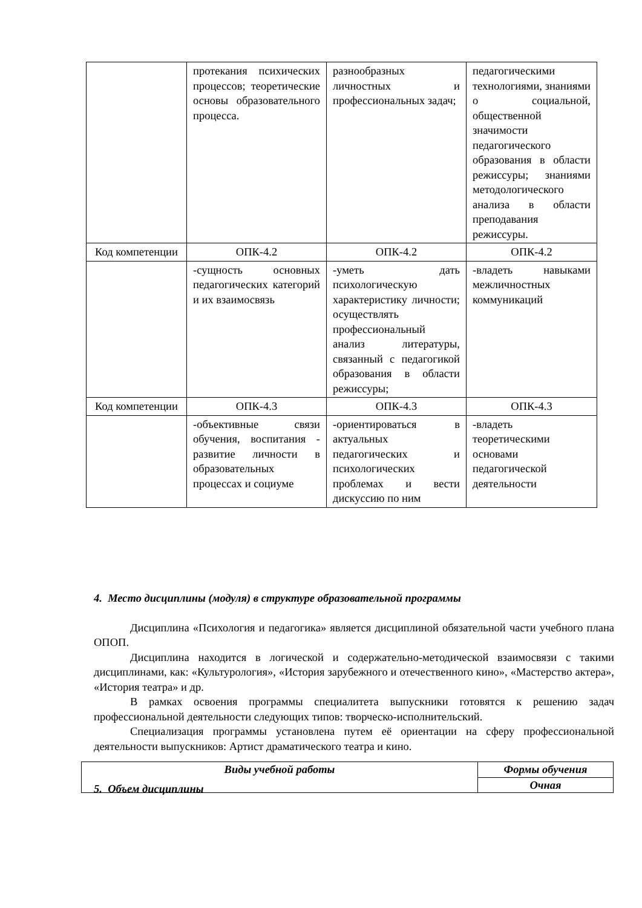| | протекания психических процессов; теоретические основы образовательного процесса. | разнообразных личностных и профессиональных задач; | педагогическими технологиями, знаниями о социальной, общественной значимости педагогического образования в области режиссуры; знаниями методологического анализа в области преподавания режиссуры. |
| Код компетенции | ОПК-4.2 | ОПК-4.2 | ОПК-4.2 |
| | -сущность основных педагогических категорий и их взаимосвязь | -уметь дать психологическую характеристику личности; осуществлять профессиональный анализ литературы, связанный с педагогикой образования в области режиссуры; | -владеть навыками межличностных коммуникаций |
| Код компетенции | ОПК-4.3 | ОПК-4.3 | ОПК-4.3 |
| | -объективные связи обучения, воспитания - развитие личности в образовательных процессах и социуме | -ориентироваться в актуальных педагогических и психологических проблемах и вести дискуссию по ним | -владеть теоретическими основами педагогической деятельности |
4. Место дисциплины (модуля) в структуре образовательной программы
Дисциплина «Психология и педагогика» является дисциплиной обязательной части учебного плана ОПОП.
Дисциплина находится в логической и содержательно-методической взаимосвязи с такими дисциплинами, как: «Культурология», «История зарубежного и отечественного кино», «Мастерство актера», «История театра» и др.
В рамках освоения программы специалитета выпускники готовятся к решению задач профессиональной деятельности следующих типов: творческо-исполнительский.
Специализация программы установлена путем её ориентации на сферу профессиональной деятельности выпускников: Артист драматического театра и кино.
5. Объем дисциплины
| Виды учебной работы | Формы обучения |
| | Очная |